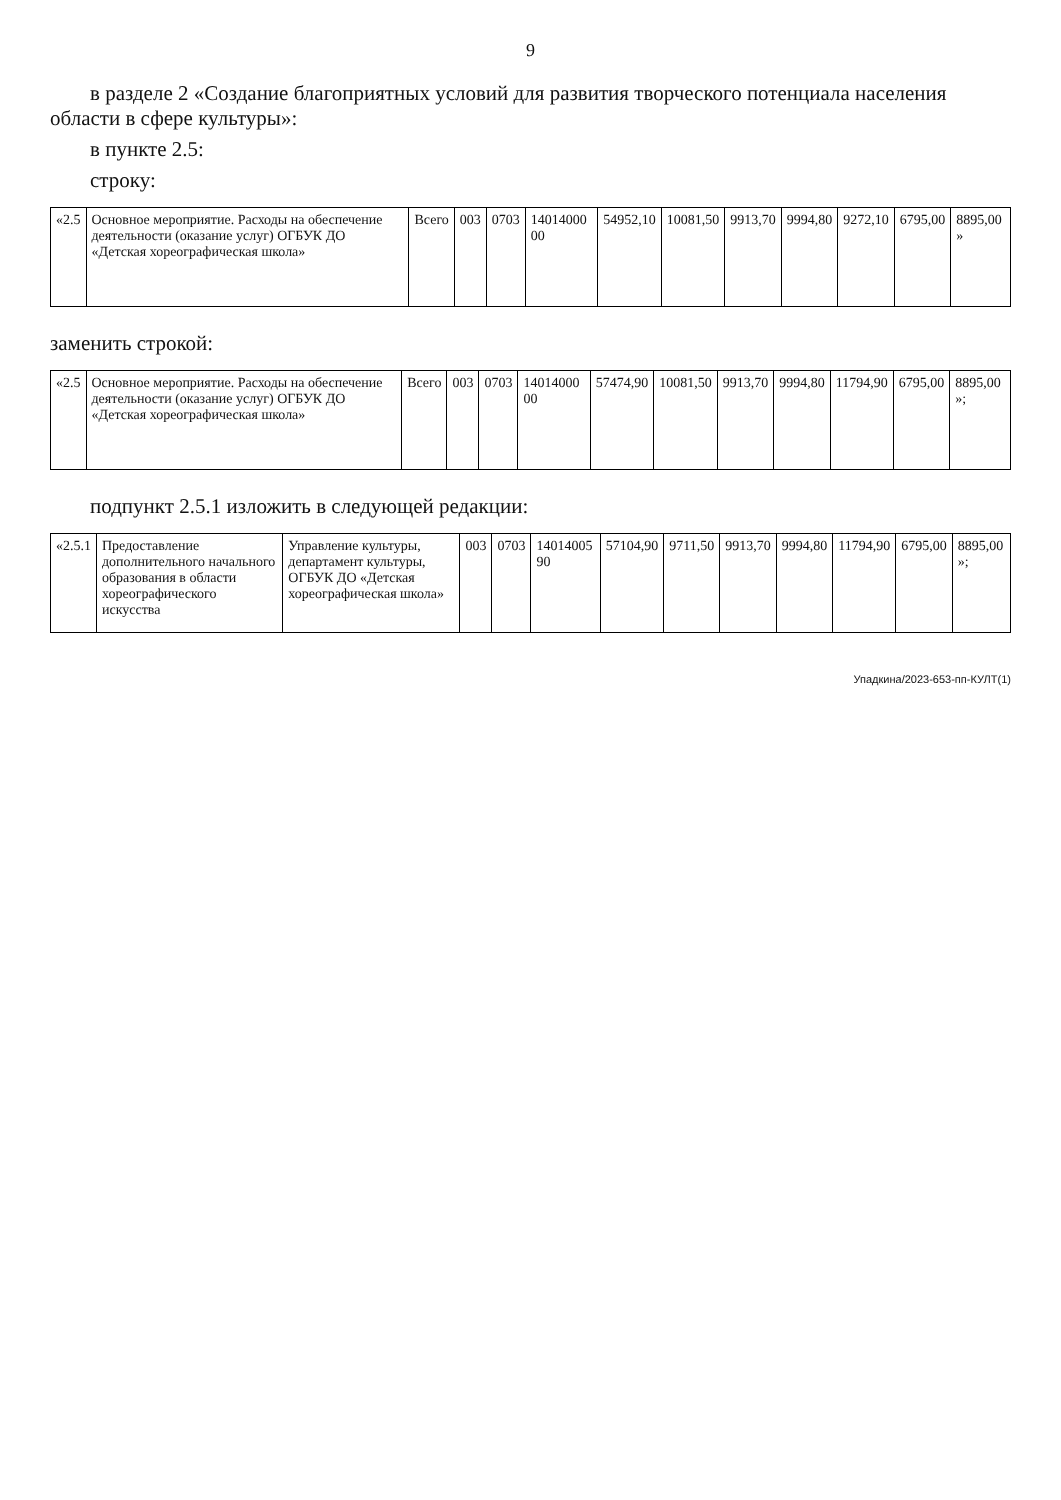9
в разделе 2 «Создание благоприятных условий для развития творческого потенциала населения области в сфере культуры»:
в пункте 2.5:
строку:
| «2.5 | Основное мероприятие. Расходы на обеспечение деятельности (оказание услуг) ОГБУК ДО «Детская хореографическая школа» | Всего | 003 | 0703 | 14014000 00 | 54952,10 | 10081,50 | 9913,70 | 9994,80 | 9272,10 | 6795,00 | 8895,00 » |
заменить строкой:
| «2.5 | Основное мероприятие. Расходы на обеспечение деятельности (оказание услуг) ОГБУК ДО «Детская хореографическая школа» | Всего | 003 | 0703 | 14014000 00 | 57474,90 | 10081,50 | 9913,70 | 9994,80 | 11794,90 | 6795,00 | 8895,00 »; |
подпункт 2.5.1 изложить в следующей редакции:
| «2.5.1 | Предоставление дополнительного начального образования в области хореографического искусства | Управление культуры, департамент культуры, ОГБУК ДО «Детская хореографическая школа» | 003 | 0703 | 14014005 90 | 57104,90 | 9711,50 | 9913,70 | 9994,80 | 11794,90 | 6795,00 | 8895,00 »; |
Упадкина/2023-653-пп-КУЛТ(1)